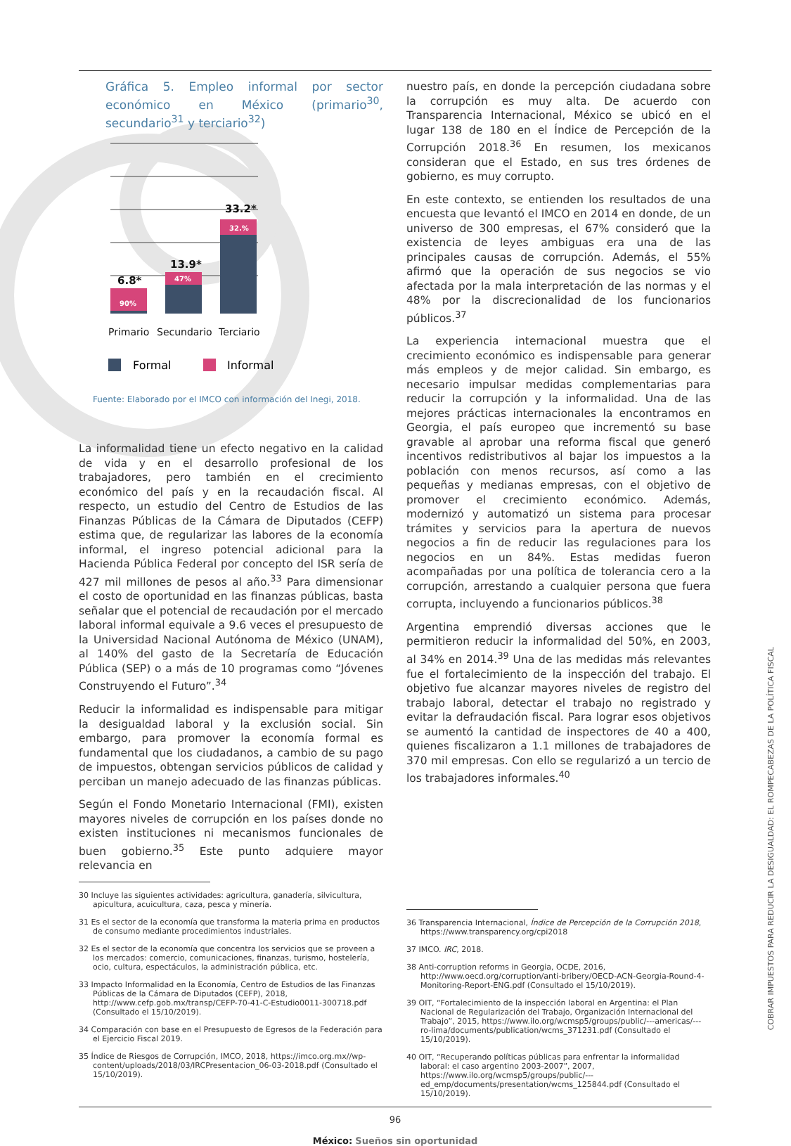Gráfica 5. Empleo informal por sector económico en México (primario<sup>30</sup>, secundario<sup>31</sup> y terciario<sup>32</sup>)
90%
47%
32.%
6.8*
13.9*
33.2*
Primario
Secundario
Terciario
Formal
Informal
Fuente: Elaborado por el IMCO con información del Inegi, 2018.
La informalidad tiene un efecto negativo en la calidad de vida y en el desarrollo profesional de los trabajadores, pero también en el crecimiento económico del país y en la recaudación fiscal. Al respecto, un estudio del Centro de Estudios de las Finanzas Públicas de la Cámara de Diputados (CEFP) estima que, de regularizar las labores de la economía informal, el ingreso potencial adicional para la Hacienda Pública Federal por concepto del ISR sería de 427 mil millones de pesos al año.<sup>33</sup> Para dimensionar el costo de oportunidad en las finanzas públicas, basta señalar que el potencial de recaudación por el mercado laboral informal equivale a 9.6 veces el presupuesto de la Universidad Nacional Autónoma de México (UNAM), al 140% del gasto de la Secretaría de Educación Pública (SEP) o a más de 10 programas como “Jóvenes Construyendo el Futuro”.<sup>34</sup>
Reducir la informalidad es indispensable para mitigar la desigualdad laboral y la exclusión social. Sin embargo, para promover la economía formal es fundamental que los ciudadanos, a cambio de su pago de impuestos, obtengan servicios públicos de calidad y perciban un manejo adecuado de las finanzas públicas.
Según el Fondo Monetario Internacional (FMI), existen mayores niveles de corrupción en los países donde no existen instituciones ni mecanismos funcionales de buen gobierno.<sup>35</sup> Este punto adquiere mayor relevancia en
30 Incluye las siguientes actividades: agricultura, ganadería, silvicultura, apicultura, acuicultura, caza, pesca y minería.
31 Es el sector de la economía que transforma la materia prima en productos de consumo mediante procedimientos industriales.
32 Es el sector de la economía que concentra los servicios que se proveen a los mercados: comercio, comunicaciones, finanzas, turismo, hostelería, ocio, cultura, espectáculos, la administración pública, etc.
33 Impacto Informalidad en la Economía, Centro de Estudios de las Finanzas Públicas de la Cámara de Diputados (CEFP), 2018, http://www.cefp.gob.mx/transp/CEFP-70-41-C-Estudio0011-300718.pdf (Consultado el 15/10/2019).
34 Comparación con base en el Presupuesto de Egresos de la Federación para el Ejercicio Fiscal 2019.
35 Índice de Riesgos de Corrupción, IMCO, 2018, https://imco.org.mx//wp-content/uploads/2018/03/IRCPresentacion_06-03-2018.pdf (Consultado el 15/10/2019).
nuestro país, en donde la percepción ciudadana sobre la corrupción es muy alta. De acuerdo con Transparencia Internacional, México se ubicó en el lugar 138 de 180 en el Índice de Percepción de la Corrupción 2018.<sup>36</sup> En resumen, los mexicanos consideran que el Estado, en sus tres órdenes de gobierno, es muy corrupto.
En este contexto, se entienden los resultados de una encuesta que levantó el IMCO en 2014 en donde, de un universo de 300 empresas, el 67% consideró que la existencia de leyes ambiguas era una de las principales causas de corrupción. Además, el 55% afirmó que la operación de sus negocios se vio afectada por la mala interpretación de las normas y el 48% por la discrecionalidad de los funcionarios públicos.<sup>37</sup>
La experiencia internacional muestra que el crecimiento económico es indispensable para generar más empleos y de mejor calidad. Sin embargo, es necesario impulsar medidas complementarias para reducir la corrupción y la informalidad. Una de las mejores prácticas internacionales la encontramos en Georgia, el país europeo que incrementó su base gravable al aprobar una reforma fiscal que generó incentivos redistributivos al bajar los impuestos a la población con menos recursos, así como a las pequeñas y medianas empresas, con el objetivo de promover el crecimiento económico. Además, modernizó y automatizó un sistema para procesar trámites y servicios para la apertura de nuevos negocios a fin de reducir las regulaciones para los negocios en un 84%. Estas medidas fueron acompañadas por una política de tolerancia cero a la corrupción, arrestando a cualquier persona que fuera corrupta, incluyendo a funcionarios públicos.<sup>38</sup>
Argentina emprendió diversas acciones que le permitieron reducir la informalidad del 50%, en 2003, al 34% en 2014.<sup>39</sup> Una de las medidas más relevantes fue el fortalecimiento de la inspección del trabajo. El objetivo fue alcanzar mayores niveles de registro del trabajo laboral, detectar el trabajo no registrado y evitar la defraudación fiscal. Para lograr esos objetivos se aumentó la cantidad de inspectores de 40 a 400, quienes fiscalizaron a 1.1 millones de trabajadores de 370 mil empresas. Con ello se regularizó a un tercio de los trabajadores informales.<sup>40</sup>
36 Transparencia Internacional, Índice de Percepción de la Corrupción 2018, https://www.transparency.org/cpi2018
37 IMCO. IRC, 2018.
38 Anti-corruption reforms in Georgia, OCDE, 2016, http://www.oecd.org/corruption/anti-bribery/OECD-ACN-Georgia-Round-4-Monitoring-Report-ENG.pdf (Consultado el 15/10/2019).
39 OIT, “Fortalecimiento de la inspección laboral en Argentina: el Plan Nacional de Regularización del Trabajo, Organización Internacional del Trabajo”, 2015, https://www.ilo.org/wcmsp5/groups/public/---americas/---ro-lima/documents/publication/wcms_371231.pdf (Consultado el 15/10/2019).
40 OIT, “Recuperando políticas públicas para enfrentar la informalidad laboral: el caso argentino 2003-2007”, 2007, https://www.ilo.org/wcmsp5/groups/public/---ed_emp/documents/presentation/wcms_125844.pdf (Consultado el 15/10/2019).
96
México: Sueños sin oportunidad
COBRAR IMPUESTOS PARA REDUCIR LA DESIGUALDAD: EL ROMPECABEZAS DE LA POLÍTICA FISCAL